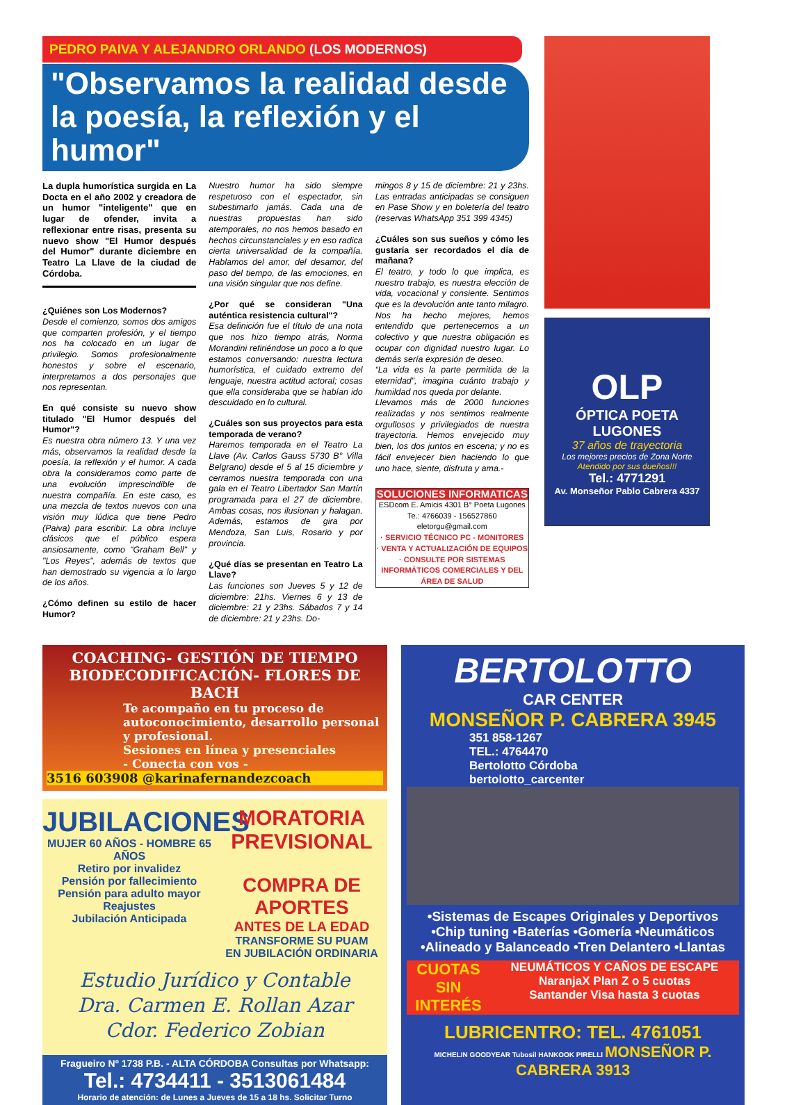PEDRO PAIVA Y ALEJANDRO ORLANDO (LOS MODERNOS)
"Observamos la realidad desde la poesía, la reflexión y el humor"
La dupla humorística surgida en La Docta en el año 2002 y creadora de un humor "inteligente" que en lugar de ofender, invita a reflexionar entre risas, presenta su nuevo show "El Humor después del Humor" durante diciembre en Teatro La Llave de la ciudad de Córdoba.
¿Quiénes son Los Modernos?
Desde el comienzo, somos dos amigos que comparten profesión, y el tiempo nos ha colocado en un lugar de privilegio. Somos profesionalmente honestos y sobre el escenario, interpretamos a dos personajes que nos representan.
En qué consiste su nuevo show titulado "El Humor después del Humor"?
Es nuestra obra número 13. Y una vez más, observamos la realidad desde la poesía, la reflexión y el humor. A cada obra la consideramos como parte de una evolución imprescindible de nuestra compañía. En este caso, es una mezcla de textos nuevos con una visión muy lúdica que tiene Pedro (Paiva) para escribir. La obra incluye clásicos que el público espera ansiosamente, como "Graham Bell" y "Los Reyes", además de textos que han demostrado su vigencia a lo largo de los años.
¿Cómo definen su estilo de hacer Humor?
Nuestro humor ha sido siempre respetuoso con el espectador, sin subestimarlo jamás. Cada una de nuestras propuestas han sido atemporales, no nos hemos basado en hechos circunstanciales y en eso radica cierta universalidad de la compañía. Hablamos del amor, del desamor, del paso del tiempo, de las emociones, en una visión singular que nos define.
¿Por qué se consideran "Una auténtica resistencia cultural"?
Esa definición fue el título de una nota que nos hizo tiempo atrás, Norma Morandini refiriéndose un poco a lo que estamos conversando: nuestra lectura humorística, el cuidado extremo del lenguaje, nuestra actitud actoral; cosas que ella consideraba que se habían ido descuidado en lo cultural.
¿Cuáles son sus proyectos para esta temporada de verano?
Haremos temporada en el Teatro La Llave (Av. Carlos Gauss 5730 B° Villa Belgrano) desde el 5 al 15 diciembre y cerramos nuestra temporada con una gala en el Teatro Libertador San Martín programada para el 27 de diciembre. Ambas cosas, nos ilusionan y halagan. Además, estamos de gira por Mendoza, San Luis, Rosario y por provincia.
¿Qué días se presentan en Teatro La Llave?
Las funciones son Jueves 5 y 12 de diciembre: 21hs. Viernes 6 y 13 de diciembre: 21 y 23hs. Sábados 7 y 14 de diciembre: 21 y 23hs. Do-
mingos 8 y 15 de diciembre: 21 y 23hs. Las entradas anticipadas se consiguen en Pase Show y en boletería del teatro (reservas WhatsApp 351 399 4345)
¿Cuáles son sus sueños y cómo les gustaría ser recordados el día de mañana?
El teatro, y todo lo que implica, es nuestro trabajo, es nuestra elección de vida, vocacional y consiente. Sentimos que es la devolución ante tanto milagro. Nos ha hecho mejores, hemos entendido que pertenecemos a un colectivo y que nuestra obligación es ocupar con dignidad nuestro lugar. Lo demás sería expresión de deseo.
“La vida es la parte permitida de la eternidad”, imagina cuánto trabajo y humildad nos queda por delante.
Llevamos más de 2000 funciones realizadas y nos sentimos realmente orgullosos y privilegiados de nuestra trayectoria. Hemos envejecido muy bien, los dos juntos en escena; y no es fácil envejecer bien haciendo lo que uno hace, siente, disfruta y ama.-
SOLUCIONES INFORMATICAS
ESDcom E. Amicis 4301 B° Poeta Lugones Te.: 4766039 - 156527860 eletorgu@gmail.com
· SERVICIO TÉCNICO PC - MONITORES
· VENTA Y ACTUALIZACIÓN DE EQUIPOS
· CONSULTE POR SISTEMAS INFORMÁTICOS COMERCIALES Y DEL ÁREA DE SALUD
OLP
ÓPTICA POETA LUGONES
37 años de trayectoria
Los mejores precios de Zona Norte
Atendido por sus dueños!!!
Tel.: 4771291
Av. Monseñor Pablo Cabrera 4337
COACHING- GESTIÓN DE TIEMPO
BIODECODIFICACIÓN- FLORES DE BACH
Te acompaño en tu proceso de autoconocimiento, desarrollo personal y profesional.
Sesiones en línea y presenciales
- Conecta con vos -
3516 603908 @karinafernandezcoach
JUBILACIONES
MUJER 60 AÑOS - HOMBRE 65 AÑOS
Retiro por invalidez
Pensión por fallecimiento
Pensión para adulto mayor
Reajustes
Jubilación Anticipada
MORATORIA
PREVISIONAL
COMPRA DE APORTES
ANTES DE LA EDAD
TRANSFORME SU PUAM
EN JUBILACIÓN ORDINARIA
Estudio Jurídico y Contable
Dra. Carmen E. Rollan Azar
Cdor. Federico Zobian
Fragueiro Nº 1738 P.B. - ALTA CÓRDOBA Consultas por Whatsapp:
Tel.: 4734411 - 3513061484
Horario de atención: de Lunes a Jueves de 15 a 18 hs. Solicitar Turno
BERTOLOTTO
CAR CENTER
MONSEÑOR P. CABRERA 3945
351 858-1267
TEL.: 4764470
Bertolotto Córdoba
bertolotto_carcenter
•Sistemas de Escapes Originales y Deportivos
•Chip tuning •Baterías •Gomería •Neumáticos
•Alineado y Balanceado •Tren Delantero •Llantas
CUOTAS SIN INTERÉS
NEUMÁTICOS Y CAÑOS DE ESCAPE
NaranjaX Plan Z o 5 cuotas
Santander Visa hasta 3 cuotas
LUBRICENTRO: TEL. 4761051
MICHELIN GOODYEAR Tubosil HANKOOK PIRELLI MONSEÑOR P. CABRERA 3913